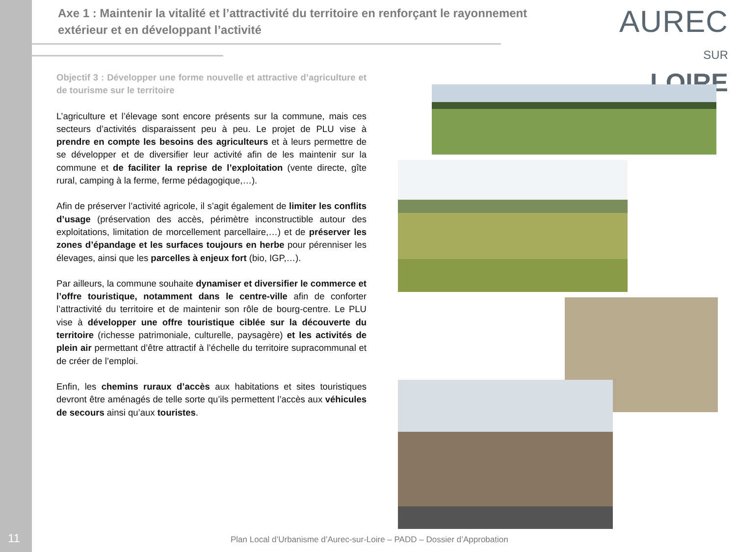Axe 1 : Maintenir la vitalité et l’attractivité du territoire en renforçant le rayonnement extérieur et en développant l’activité
AUREC
SUR LOIRE
Objectif 3 : Développer une forme nouvelle et attractive d’agriculture et de tourisme sur le territoire
L’agriculture et l’élevage sont encore présents sur la commune, mais ces secteurs d’activités disparaissent peu à peu. Le projet de PLU vise à prendre en compte les besoins des agriculteurs et à leurs permettre de se développer et de diversifier leur activité afin de les maintenir sur la commune et de faciliter la reprise de l’exploitation (vente directe, gîte rural, camping à la ferme, ferme pédagogique,…).
Afin de préserver l’activité agricole, il s’agit également de limiter les conflits d’usage (préservation des accès, périmètre inconstructible autour des exploitations, limitation de morcellement parcellaire,…) et de préserver les zones d’épandage et les surfaces toujours en herbe pour pérenniser les élevages, ainsi que les parcelles à enjeux fort (bio, IGP,…).
Par ailleurs, la commune souhaite dynamiser et diversifier le commerce et l’offre touristique, notamment dans le centre-ville afin de conforter l’attractivité du territoire et de maintenir son rôle de bourg-centre. Le PLU vise à développer une offre touristique ciblée sur la découverte du territoire (richesse patrimoniale, culturelle, paysagère) et les activités de plein air permettant d’être attractif à l’échelle du territoire supracommunal et de créer de l’emploi.
Enfin, les chemins ruraux d’accès aux habitations et sites touristiques devront être aménagés de telle sorte qu’ils permettent l’accès aux véhicules de secours ainsi qu’aux touristes.
11
Plan Local d’Urbanisme d’Aurec-sur-Loire – PADD – Dossier d’Approbation